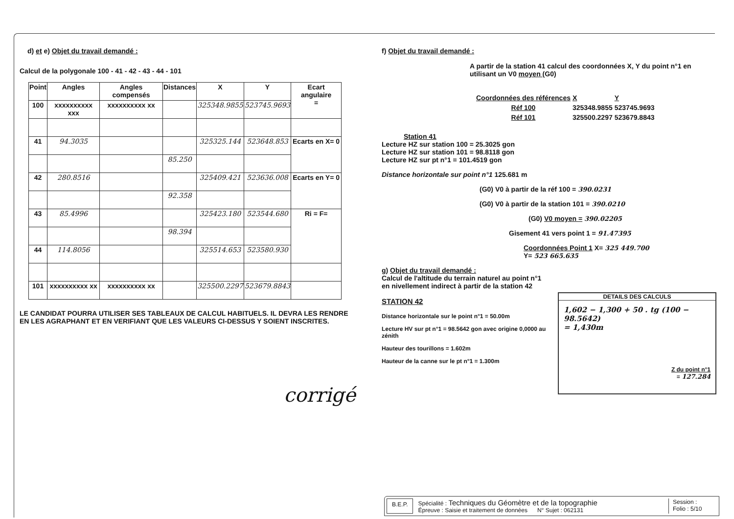d) et e) Objet du travail demandé :
Calcul de la polygonale 100 - 41 - 42 - 43 - 44 - 101
| Point | Angles | Angles compensés | Distances | X | Y | Ecart angulaire = |
| --- | --- | --- | --- | --- | --- | --- |
| 100 | xxxxxxxxxx xxx | xxxxxxxxxx xx | | 325348.9855 | 523745.9693 | |
| 41 | 94.3035 | | | 325325.144 | 523648.853 | Ecarts en X= 0 |
| | | | 85.250 | | | |
| 42 | 280.8516 | | | 325409.421 | 523636.008 | Ecarts en Y= 0 |
| | | | 92.358 | | | |
| 43 | 85.4996 | | | 325423.180 | 523544.680 | Ri = F= |
| | | | 98.394 | | | |
| 44 | 114.8056 | | | 325514.653 | 523580.930 | |
| 101 | xxxxxxxxxx xx | xxxxxxxxxx xx | | 325500.2297 | 523679.8843 | |
LE CANDIDAT POURRA UTILISER SES TABLEAUX DE CALCUL HABITUELS. IL DEVRA LES RENDRE EN LES AGRAPHANT ET EN VERIFIANT QUE LES VALEURS CI-DESSUS Y SOIENT INSCRITES.
corrigé
f) Objet du travail demandé :
A partir de la station 41 calcul des coordonnées X, Y du point n°1 en utilisant un V0 moyen (G0)
| Coordonnées des références | X | Y |
| Réf 100 | 325348.9855 | 523745.9693 |
| Réf 101 | 325500.2297 | 523679.8843 |
Station 41
Lecture HZ sur station 100 = 25.3025 gon
Lecture HZ sur station 101 = 98.8118 gon
Lecture HZ sur pt n°1 = 101.4519 gon
Distance horizontale sur point n°1 125.681 m
(G0) V0 à partir de la réf 100 = 390.0231
(G0) V0 à partir de la station 101 = 390.0210
(G0) V0 moyen = 390.02205
Gisement 41 vers point 1 = 91.47395
Coordonnées Point 1 X= 325 449.700
Y= 523 665.635
g) Objet du travail demandé :
Calcul de l'altitude du terrain naturel au point n°1
en nivellement indirect à partir de la station 42
STATION 42
Distance horizontale sur le point n°1 = 50.00m
Lecture HV sur pt n°1 = 98.5642 gon avec origine 0,0000 au zénith
Hauteur des tourillons = 1.602m
Hauteur de la canne sur le pt n°1 = 1.300m
DETAILS DES CALCULS
1,602 − 1,300 + 50 . tg (100 − 98.5642)
= 1,430m
Z du point n°1
= 127.284
B.E.P.
Spécialité : Techniques du Géomètre et de la topographie
Épreuve : Saisie et traitement de données N° Sujet : 062131
Session :
Folio : 5/10